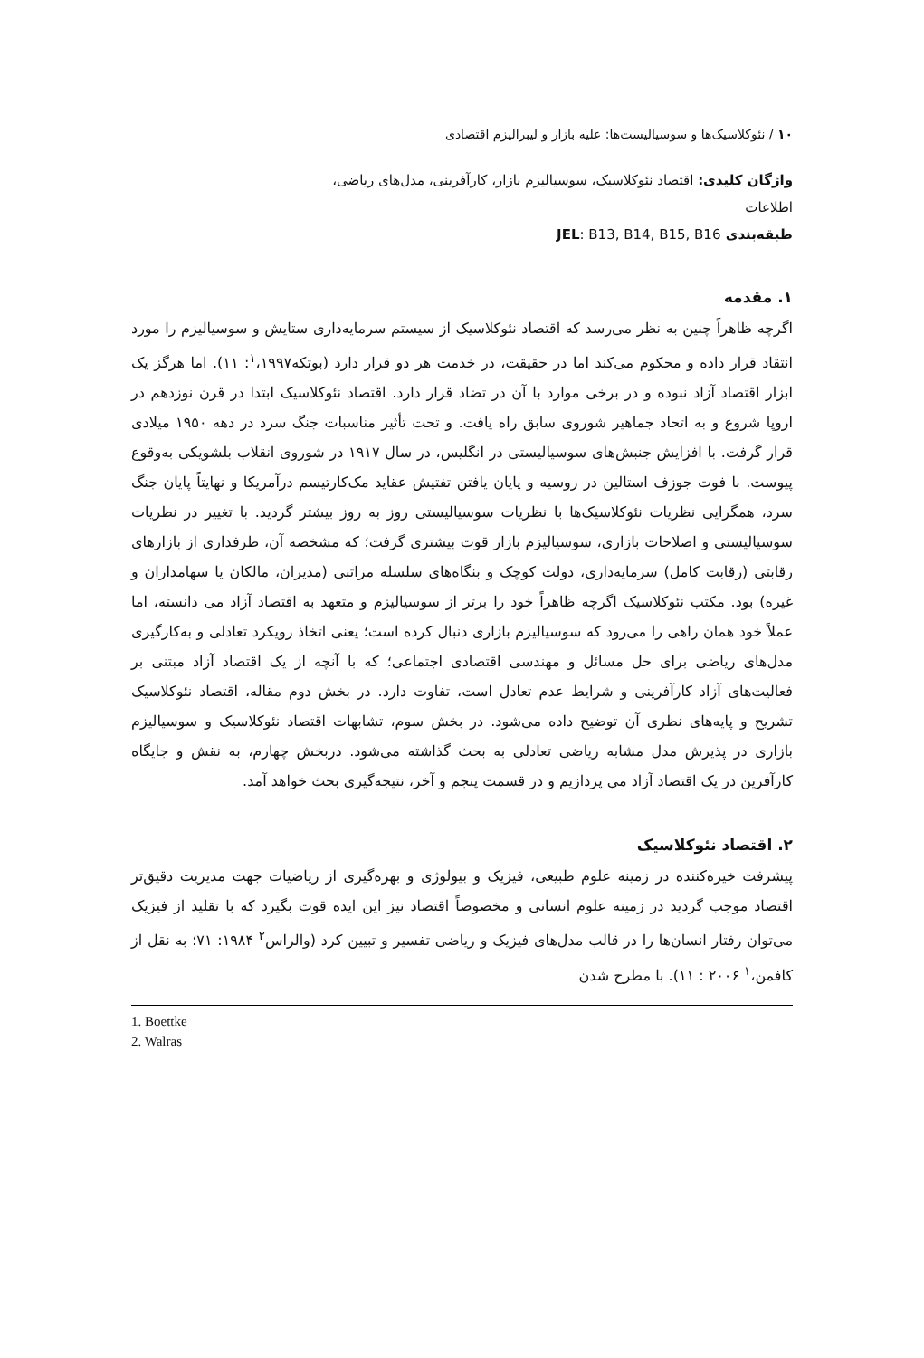۱۰ / نئوکلاسیک‌ها و سوسیالیست‌ها: علیه بازار و لیبرالیزم اقتصادی
واژگان کلیدی: اقتصاد نئوکلاسیک، سوسیالیزم بازار، کارآفرینی، مدل‌های ریاضی، اطلاعات
طبقه‌بندی JEL: B13, B14, B15, B16
۱. مقدمه
اگرچه ظاهراً چنین به نظر می‌رسد که اقتصاد نئوکلاسیک از سیستم سرمایه‌داری ستایش و سوسیالیزم را مورد انتقاد قرار داده و محکوم می‌کند اما در حقیقت، در خدمت هر دو قرار دارد (بوتکه<sup>۱</sup>،۱۹۹۷: ۱۱). اما هرگز یک ابزار اقتصاد آزاد نبوده و در برخی موارد با آن در تضاد قرار دارد. اقتصاد نئوکلاسیک ابتدا در قرن نوزدهم در اروپا شروع و به اتحاد جماهیر شوروی سابق راه یافت. و تحت تأثیر مناسبات جنگ سرد در دهه ۱۹۵۰ میلادی قرار گرفت. با افزایش جنبش‌های سوسیالیستی در انگلیس، در سال ۱۹۱۷ در شوروی انقلاب بلشویکی به‌وقوع پیوست. با فوت جوزف استالین در روسیه و پایان یافتن تفتیش عقاید مک‌کارتیسم درآمریکا و نهایتاً پایان جنگ سرد، همگرایی نظریات نئوکلاسیک‌ها با نظریات سوسیالیستی روز به روز بیشتر گردید. با تغییر در نظریات سوسیالیستی و اصلاحات بازاری، سوسیالیزم بازار قوت بیشتری گرفت؛ که مشخصه آن، طرفداری از بازارهای رقابتی (رقابت کامل) سرمایه‌داری، دولت کوچک و بنگاه‌های سلسله مراتبی (مدیران، مالکان یا سهامداران و غیره) بود. مکتب نئوکلاسیک اگرچه ظاهراً خود را برتر از سوسیالیزم و متعهد به اقتصاد آزاد می دانسته، اما عملاً خود همان راهی را می‌رود که سوسیالیزم بازاری دنبال کرده است؛ یعنی اتخاذ رویکرد تعادلی و به‌کارگیری مدل‌های ریاضی برای حل مسائل و مهندسی اقتصادی اجتماعی؛ که با آنچه از یک اقتصاد آزاد مبتنی بر فعالیت‌های آزاد کارآفرینی و شرایط عدم تعادل است، تفاوت دارد. در بخش دوم مقاله، اقتصاد نئوکلاسیک تشریح و پایه‌های نظری آن توضیح داده می‌شود. در بخش سوم، تشابهات اقتصاد نئوکلاسیک و سوسیالیزم بازاری در پذیرش مدل مشابه ریاضی تعادلی به بحث گذاشته می‌شود. دربخش چهارم، به نقش و جایگاه کارآفرین در یک اقتصاد آزاد می پردازیم و در قسمت پنجم و آخر، نتیجه‌گیری بحث خواهد آمد.
۲. اقتصاد نئوکلاسیک
پیشرفت خیره‌کننده در زمینه علوم طبیعی، فیزیک و بیولوژی و بهره‌گیری از ریاضیات جهت مدیریت دقیق‌تر اقتصاد موجب گردید در زمینه علوم انسانی و مخصوصاً اقتصاد نیز این ایده قوت بگیرد که با تقلید از فیزیک می‌توان رفتار انسان‌ها را در قالب مدل‌های فیزیک و ریاضی تفسیر و تبیین کرد (والراس<sup>۲</sup> ۱۹۸۴: ۷۱؛ به نقل از کافمن،<sup>۱</sup> ۲۰۰۶ : ۱۱). با مطرح شدن
1. Boettke
2. Walras